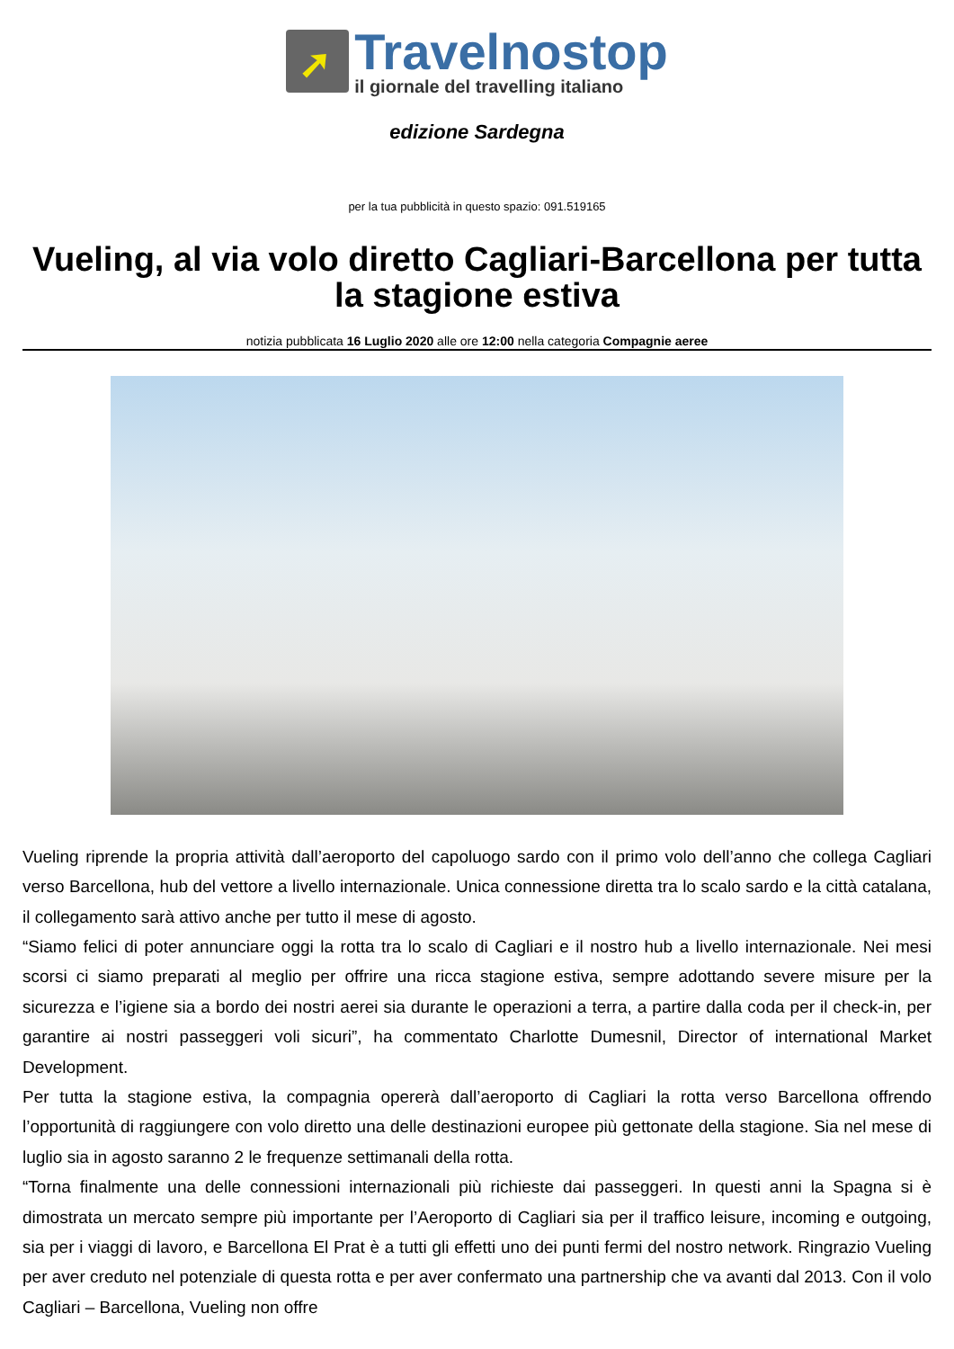➚
Travelnostop
il giornale del travelling italiano
edizione Sardegna
per la tua pubblicità in questo spazio: 091.519165
Vueling, al via volo diretto Cagliari-Barcellona per tutta la stagione estiva
notizia pubblicata 16 Luglio 2020 alle ore 12:00 nella categoria Compagnie aeree
Vueling riprende la propria attività dall’aeroporto del capoluogo sardo con il primo volo dell’anno che collega Cagliari verso Barcellona, hub del vettore a livello internazionale. Unica connessione diretta tra lo scalo sardo e la città catalana, il collegamento sarà attivo anche per tutto il mese di agosto.
“Siamo felici di poter annunciare oggi la rotta tra lo scalo di Cagliari e il nostro hub a livello internazionale. Nei mesi scorsi ci siamo preparati al meglio per offrire una ricca stagione estiva, sempre adottando severe misure per la sicurezza e l’igiene sia a bordo dei nostri aerei sia durante le operazioni a terra, a partire dalla coda per il check-in, per garantire ai nostri passeggeri voli sicuri”, ha commentato Charlotte Dumesnil, Director of international Market Development.
Per tutta la stagione estiva, la compagnia opererà dall’aeroporto di Cagliari la rotta verso Barcellona offrendo l’opportunità di raggiungere con volo diretto una delle destinazioni europee più gettonate della stagione. Sia nel mese di luglio sia in agosto saranno 2 le frequenze settimanali della rotta.
“Torna finalmente una delle connessioni internazionali più richieste dai passeggeri. In questi anni la Spagna si è dimostrata un mercato sempre più importante per l’Aeroporto di Cagliari sia per il traffico leisure, incoming e outgoing, sia per i viaggi di lavoro, e Barcellona El Prat è a tutti gli effetti uno dei punti fermi del nostro network. Ringrazio Vueling per aver creduto nel potenziale di questa rotta e per aver confermato una partnership che va avanti dal 2013. Con il volo Cagliari – Barcellona, Vueling non offre